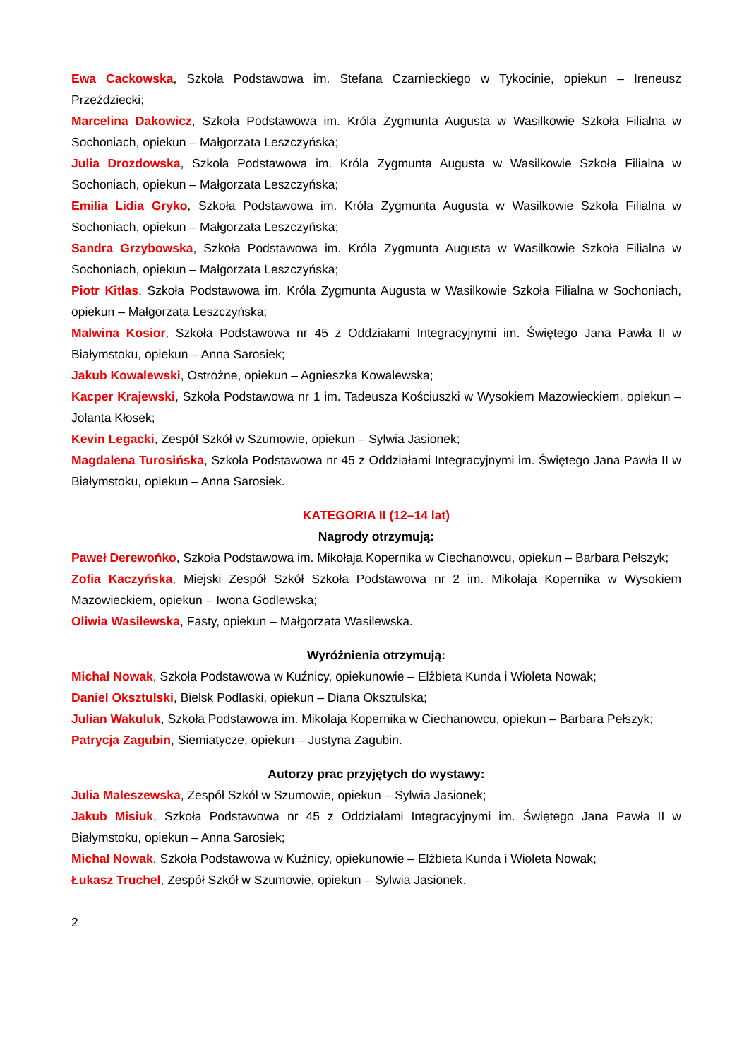Ewa Cackowska, Szkoła Podstawowa im. Stefana Czarnieckiego w Tykocinie, opiekun – Ireneusz Przeździecki;
Marcelina Dakowicz, Szkoła Podstawowa im. Króla Zygmunta Augusta w Wasilkowie Szkoła Filialna w Sochoniach, opiekun – Małgorzata Leszczyńska;
Julia Drozdowska, Szkoła Podstawowa im. Króla Zygmunta Augusta w Wasilkowie Szkoła Filialna w Sochoniach, opiekun – Małgorzata Leszczyńska;
Emilia Lidia Gryko, Szkoła Podstawowa im. Króla Zygmunta Augusta w Wasilkowie Szkoła Filialna w Sochoniach, opiekun – Małgorzata Leszczyńska;
Sandra Grzybowska, Szkoła Podstawowa im. Króla Zygmunta Augusta w Wasilkowie Szkoła Filialna w Sochoniach, opiekun – Małgorzata Leszczyńska;
Piotr Kitlas, Szkoła Podstawowa im. Króla Zygmunta Augusta w Wasilkowie Szkoła Filialna w Sochoniach, opiekun – Małgorzata Leszczyńska;
Malwina Kosior, Szkoła Podstawowa nr 45 z Oddziałami Integracyjnymi im. Świętego Jana Pawła II w Białymstoku, opiekun – Anna Sarosiek;
Jakub Kowalewski, Ostrożne, opiekun – Agnieszka Kowalewska;
Kacper Krajewski, Szkoła Podstawowa nr 1 im. Tadeusza Kościuszki w Wysokiem Mazowieckiem, opiekun – Jolanta Kłosek;
Kevin Legacki, Zespół Szkół w Szumowie, opiekun – Sylwia Jasionek;
Magdalena Turosińska, Szkoła Podstawowa nr 45 z Oddziałami Integracyjnymi im. Świętego Jana Pawła II w Białymstoku, opiekun – Anna Sarosiek.
KATEGORIA II (12–14 lat)
Nagrody otrzymują:
Paweł Derewońko, Szkoła Podstawowa im. Mikołaja Kopernika w Ciechanowcu, opiekun – Barbara Pełszyk;
Zofia Kaczyńska, Miejski Zespół Szkół Szkoła Podstawowa nr 2 im. Mikołaja Kopernika w Wysokiem Mazowieckiem, opiekun – Iwona Godlewska;
Oliwia Wasilewska, Fasty, opiekun – Małgorzata Wasilewska.
Wyróżnienia otrzymują:
Michał Nowak, Szkoła Podstawowa w Kuźnicy, opiekunowie – Elżbieta Kunda i Wioleta Nowak;
Daniel Oksztulski, Bielsk Podlaski, opiekun – Diana Oksztulska;
Julian Wakuluk, Szkoła Podstawowa im. Mikołaja Kopernika w Ciechanowcu, opiekun – Barbara Pełszyk;
Patrycja Zagubin, Siemiatycze, opiekun – Justyna Zagubin.
Autorzy prac przyjętych do wystawy:
Julia Maleszewska, Zespół Szkół w Szumowie, opiekun – Sylwia Jasionek;
Jakub Misiuk, Szkoła Podstawowa nr 45 z Oddziałami Integracyjnymi im. Świętego Jana Pawła II w Białymstoku, opiekun – Anna Sarosiek;
Michał Nowak, Szkoła Podstawowa w Kuźnicy, opiekunowie – Elżbieta Kunda i Wioleta Nowak;
Łukasz Truchel, Zespół Szkół w Szumowie, opiekun – Sylwia Jasionek.
2